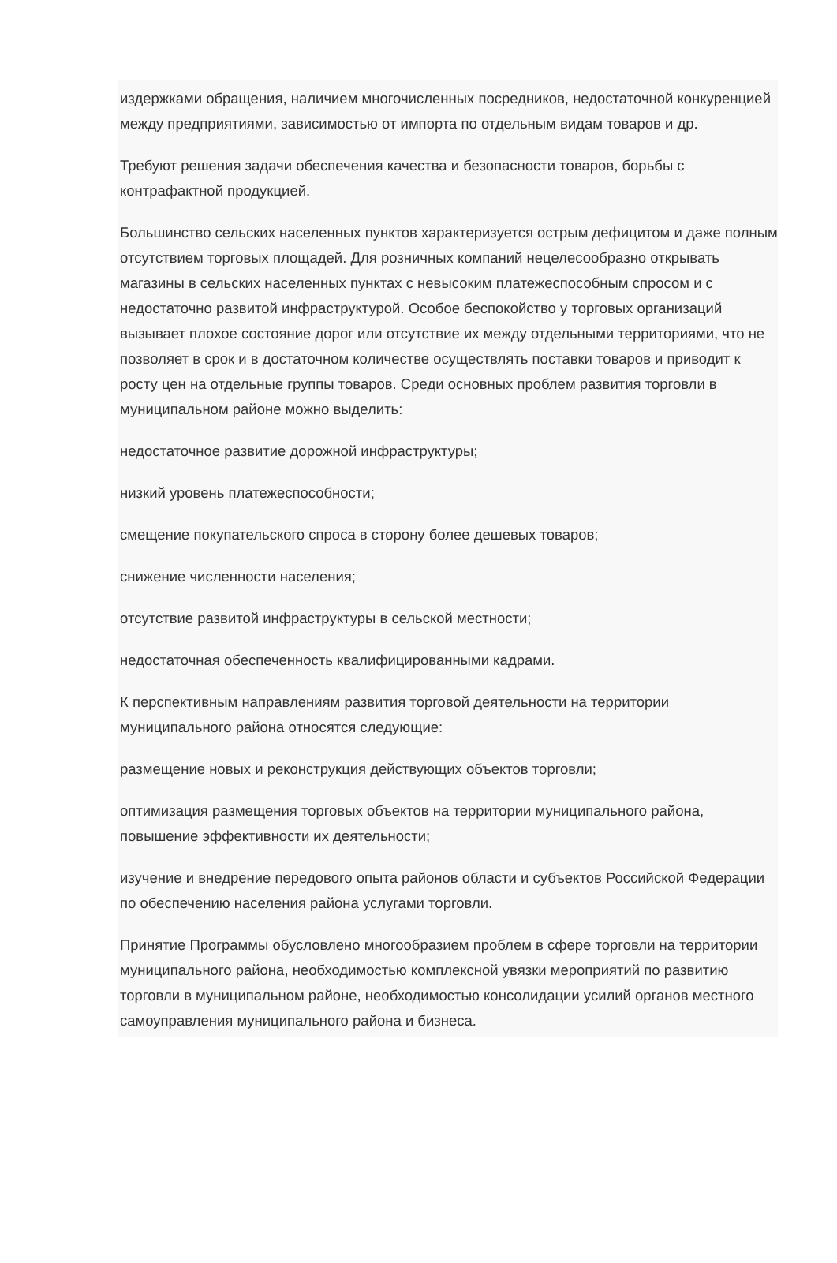издержками обращения, наличием многочисленных посредников, недостаточной конкуренцией между предприятиями, зависимостью от импорта по отдельным видам товаров и др.
Требуют решения задачи обеспечения качества и безопасности товаров, борьбы с контрафактной продукцией.
Большинство сельских населенных пунктов характеризуется острым дефицитом и даже полным отсутствием торговых площадей. Для розничных компаний нецелесообразно открывать магазины в сельских населенных пунктах с невысоким платежеспособным спросом и с недостаточно развитой инфраструктурой. Особое беспокойство у торговых организаций вызывает плохое состояние дорог или отсутствие их между отдельными территориями, что не позволяет в срок и в достаточном количестве осуществлять поставки товаров и приводит к росту цен на отдельные группы товаров. Среди основных проблем развития торговли в муниципальном районе можно выделить:
недостаточное развитие дорожной инфраструктуры;
низкий уровень платежеспособности;
смещение покупательского спроса в сторону более дешевых товаров;
снижение численности населения;
отсутствие развитой инфраструктуры в сельской местности;
недостаточная обеспеченность квалифицированными кадрами.
К перспективным направлениям развития торговой деятельности на территории муниципального района относятся следующие:
размещение новых и реконструкция действующих объектов торговли;
оптимизация размещения торговых объектов на территории муниципального района, повышение эффективности их деятельности;
изучение и внедрение передового опыта районов области и субъектов Российской Федерации по обеспечению населения района услугами торговли.
Принятие Программы обусловлено многообразием проблем в сфере торговли на территории муниципального района, необходимостью комплексной увязки мероприятий по развитию торговли в муниципальном районе, необходимостью консолидации усилий органов местного самоуправления муниципального района и бизнеса.